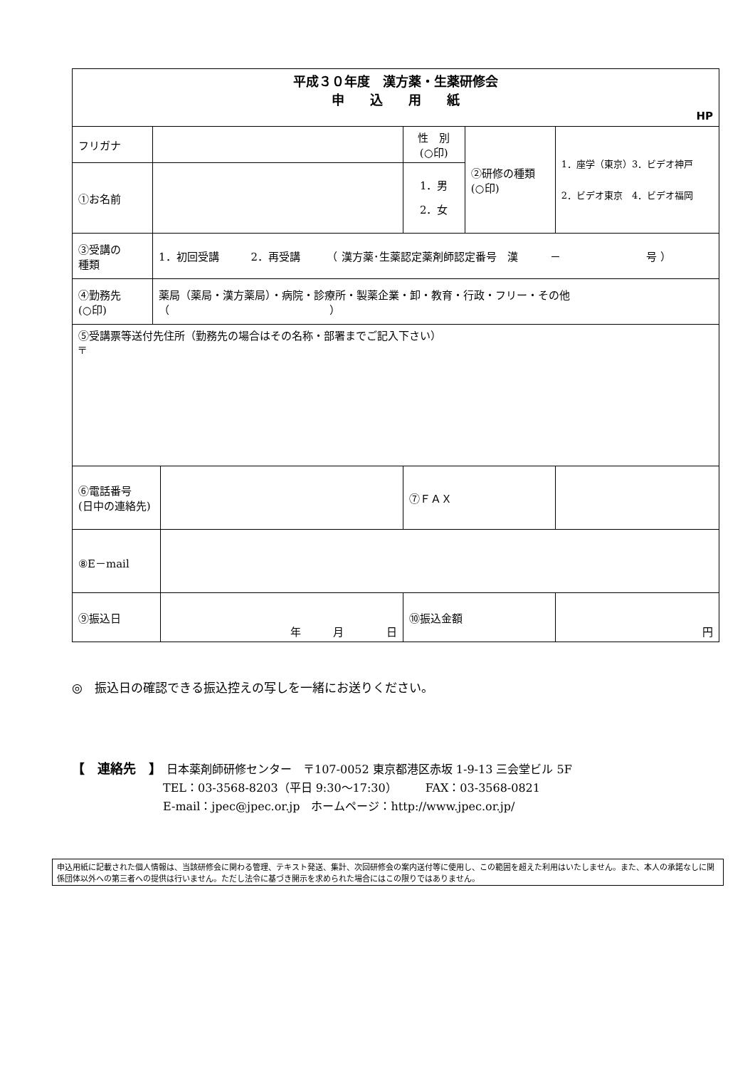| 平成３０年度 漢方薬・生薬研修会 申 込 用 紙 HP | | | | | |
| フリガナ | | | 性 別 (○印) | ②研修の種類 (○印) | 1．座学（東京）3．ビデオ神戸 2．ビデオ東京 4．ビデオ福岡 |
| ①お名前 | | | 1．男 2．女 | | |
| ③受講の 種類 | 1．初回受講 2．再受講 （ 漢方薬･生薬認定薬剤師認定番号 漢 － 号 ） | | | | |
| ④勤務先 (○印) | 薬局（薬局・漢方薬局）・病院・診療所・製薬企業・卸・教育・行政・フリー・その他（ ） | | | | |
| ⑤受講票等送付先住所（勤務先の場合はその名称・部署までご記入下さい） 〒 | | | | | |
| ⑥電話番号 (日中の連絡先) | | | ⑦ＦＡＸ | | |
| ⑧E－mail | | | | | |
| ⑨振込日 | | 年 月 日 | ⑩振込金額 | | 円 |
◎　振込日の確認できる振込控えの写しを一緒にお送りください。
【　連絡先　】　日本薬剤師研修センター　〒107-0052 東京都港区赤坂 1-9-13 三会堂ビル 5F
TEL：03-3568-8203（平日 9:30～17:30）　　　FAX：03-3568-0821
E-mail：jpec@jpec.or.jp　ホームページ：http://www.jpec.or.jp/
申込用紙に記載された個人情報は、当該研修会に関わる管理、テキスト発送、集計、次回研修会の案内送付等に使用し、この範囲を超えた利用はいたしません。また、本人の承諾なしに関係団体以外への第三者への提供は行いません。ただし法令に基づき開示を求められた場合にはこの限りではありません。